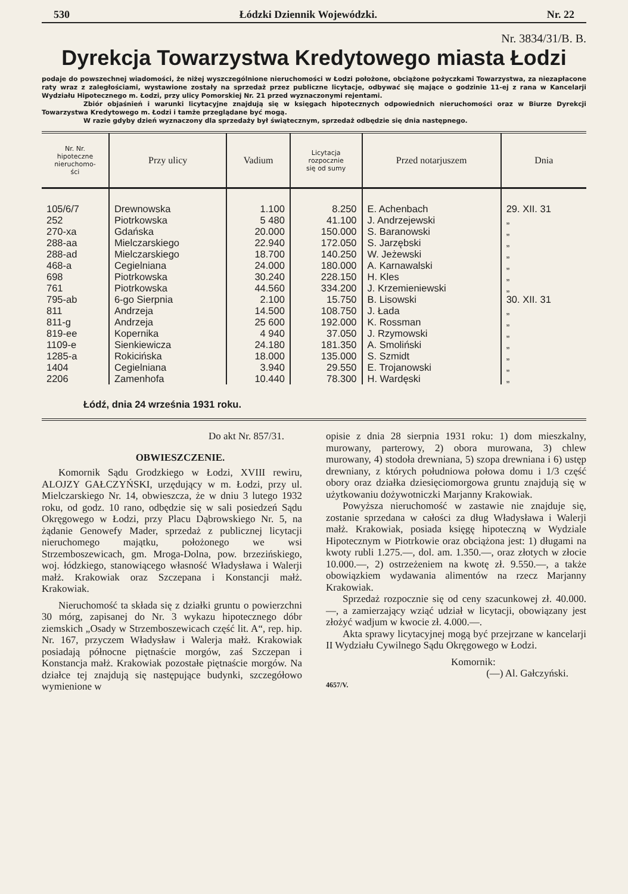530 Łódzki Dziennik Wojewódzki. Nr. 22
Nr. 3834/31/B. B.
Dyrekcja Towarzystwa Kredytowego miasta Łodzi
podaje do powszechnej wiadomości, że niżej wyszczególnione nieruchomości w Łodzi położone, obciążone pożyczkami Towarzystwa, za niezapłacone raty wraz z zaległościami, wystawione zostały na sprzedaż przez publiczne licytacje, odbywać się mające o godzinie 11-ej z rana w Kancelarji Wydziału Hipotecznego m. Łodzi, przy ulicy Pomorskiej Nr. 21 przed wyznaczonymi rejentami.
Zbiór objaśnień i warunki licytacyjne znajdują się w księgach hipotecznych odpowiednich nieruchomości oraz w Biurze Dyrekcji Towarzystwa Kredytowego m. Łodzi i tamże przeglądane być mogą.
W razie gdyby dzień wyznaczony dla sprzedaży był świątecznym, sprzedaż odbędzie się dnia następnego.
| Nr. Nr. hipoteczne nieruchomo- ści | Przy ulicy | Vadium | Licytacja rozpocznie się od sumy | Przed notarjuszem | Dnia |
| --- | --- | --- | --- | --- | --- |
| 105/6/7 | Drewnowska | 1.100 | 8.250 | E. Achenbach | 29. XII. 31 |
| 252 | Piotrkowska | 5 480 | 41.100 | J. Andrzejewski | „ |
| 270-xa | Gdańska | 20.000 | 150.000 | S. Baranowski | „ |
| 288-aa | Mielczarskiego | 22.940 | 172.050 | S. Jarzębski | „ |
| 288-ad | Mielczarskiego | 18.700 | 140.250 | W. Jeżewski | „ |
| 468-a | Cegielniana | 24.000 | 180.000 | A. Karnawalski | „ |
| 698 | Piotrkowska | 30.240 | 228.150 | H. Kles | „ |
| 761 | Piotrkowska | 44.560 | 334.200 | J. Krzemieniewski | „ |
| 795-ab | 6-go Sierpnia | 2.100 | 15.750 | B. Lisowski | 30. XII. 31 |
| 811 | Andrzeja | 14.500 | 108.750 | J. Łada | „ |
| 811-g | Andrzeja | 25 600 | 192.000 | K. Rossman | „ |
| 819-ee | Kopernika | 4 940 | 37.050 | J. Rzymowski | „ |
| 1109-e | Sienkiewicza | 24.180 | 181.350 | A. Smoliński | „ |
| 1285-a | Rokicińska | 18.000 | 135.000 | S. Szmidt | „ |
| 1404 | Cegielniana | 3.940 | 29.550 | E. Trojanowski | „ |
| 2206 | Zamenhofa | 10.440 | 78.300 | H. Wardęski | „ |
| Łódź, dnia 24 września 1931 roku. | | | | | |
Do akt Nr. 857/31.
OBWIESZCZENIE.
Komornik Sądu Grodzkiego w Łodzi, XVIII rewiru, ALOJZY GAŁCZYŃSKI, urzędujący w m. Łodzi, przy ul. Mielczarskiego Nr. 14, obwieszcza, że w dniu 3 lutego 1932 roku, od godz. 10 rano, odbędzie się w sali posiedzeń Sądu Okręgowego w Łodzi, przy Placu Dąbrowskiego Nr. 5, na żądanie Genowefy Mader, sprzedaż z publicznej licytacji nieruchomego majątku, położonego we wsi Strzemboszewicach, gm. Mroga-Dolna, pow. brzezińskiego, woj. łódzkiego, stanowiącego własność Władysława i Walerji małż. Krakowiak oraz Szczepana i Konstancji małż. Krakowiak.
Nieruchomość ta składa się z działki gruntu o powierzchni 30 mórg, zapisanej do Nr. 3 wykazu hipotecznego dóbr ziemskich „Osady w Strzemboszewicach część lit. A“, rep. hip. Nr. 167, przyczem Władysław i Walerja małż. Krakowiak posiadają północne piętnaście morgów, zaś Szczepan i Konstancja małż. Krakowiak pozostałe piętnaście morgów. Na działce tej znajdują się następujące budynki, szczegółowo wymienione w
opisie z dnia 28 sierpnia 1931 roku: 1) dom mieszkalny, murowany, parterowy, 2) obora murowana, 3) chlew murowany, 4) stodoła drewniana, 5) szopa drewniana i 6) ustęp drewniany, z których południowa połowa domu i 1/3 część obory oraz działka dziesięciomorgowa gruntu znajdują się w użytkowaniu dożywotniczki Marjanny Krakowiak.
Powyższa nieruchomość w zastawie nie znajduje się, zostanie sprzedana w całości za dług Władysława i Walerji małż. Krakowiak, posiada księgę hipoteczną w Wydziale Hipotecznym w Piotrkowie oraz obciążona jest: 1) długami na kwoty rubli 1.275.—, dol. am. 1.350.—, oraz złotych w złocie 10.000.—, 2) ostrzeżeniem na kwotę zł. 9.550.—, a także obowiązkiem wydawania alimentów na rzecz Marjanny Krakowiak.
Sprzedaż rozpocznie się od ceny szacunkowej zł. 40.000.—, a zamierzający wziąć udział w licytacji, obowiązany jest złożyć wadjum w kwocie zł. 4.000.—.
Akta sprawy licytacyjnej mogą być przejrzane w kancelarji II Wydziału Cywilnego Sądu Okręgowego w Łodzi.
Komornik:
(—) Al. Gałczyński.
4657/V.